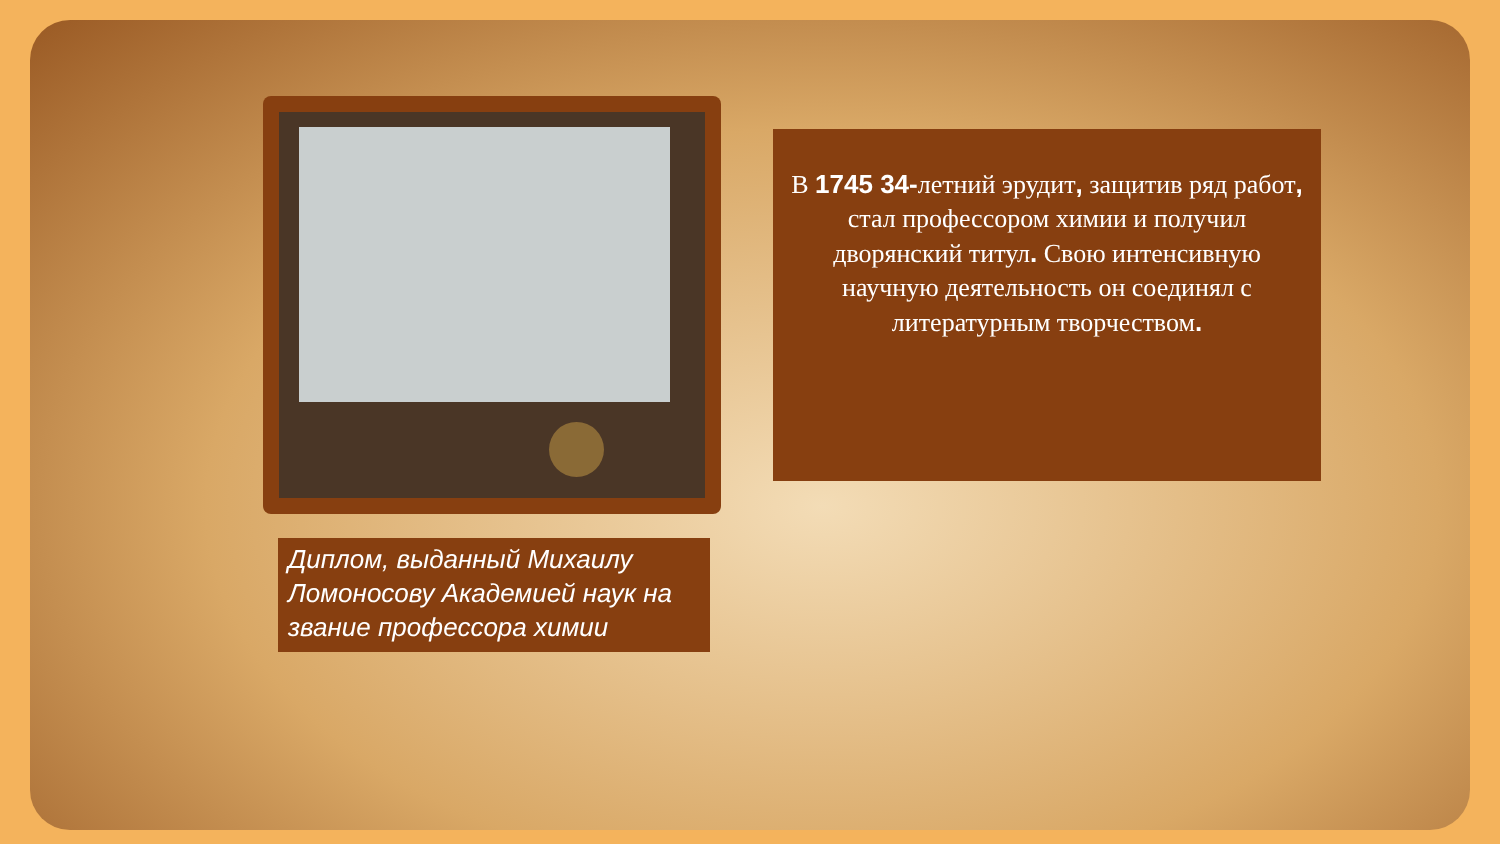В 1745 34-летний эрудит, защитив ряд работ, стал профессором химии и получил дворянский титул. Свою интенсивную научную деятельность он соединял с литературным творчеством.
Диплом, выданный Михаилу Ломоносову Академией наук на звание профессора химии